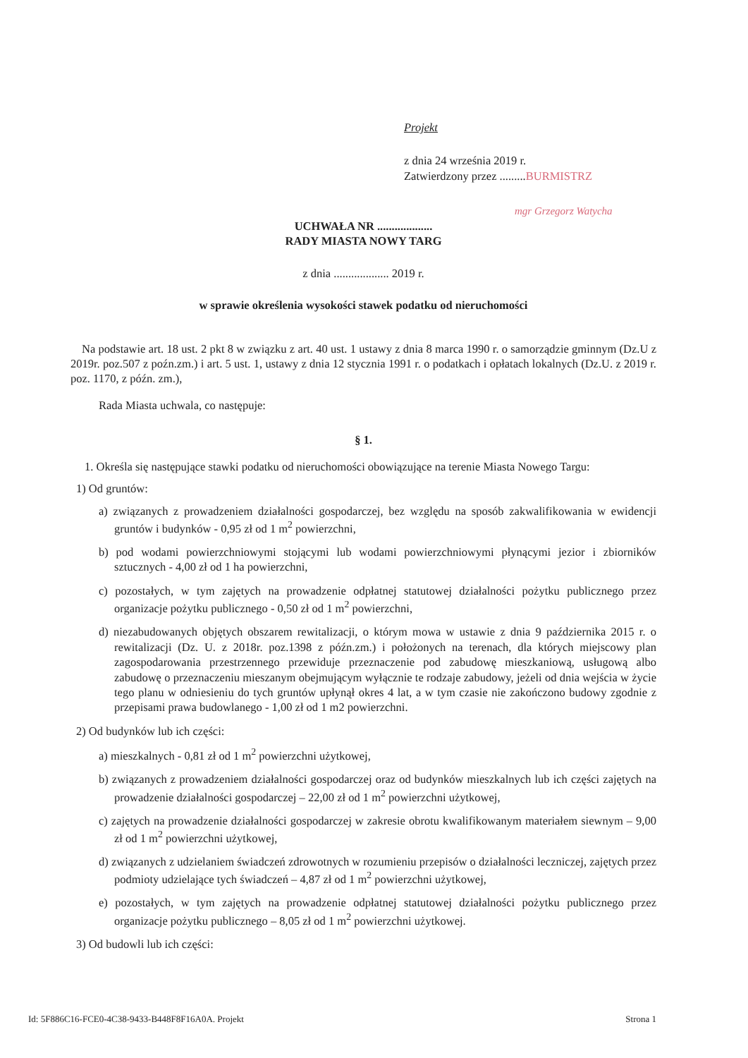Projekt
z dnia 24 września 2019 r.
Zatwierdzony przez .........BURMISTRZ
mgr Grzegorz Watycha
UCHWAŁA NR ...................
RADY MIASTA NOWY TARG
z dnia ................... 2019 r.
w sprawie określenia wysokości stawek podatku od nieruchomości
Na podstawie art. 18 ust. 2 pkt 8 w związku z art. 40 ust. 1 ustawy z dnia 8 marca 1990 r. o samorządzie gminnym (Dz.U z 2019r. poz.507 z poźn.zm.) i art. 5 ust. 1, ustawy z dnia 12 stycznia 1991 r. o podatkach i opłatach lokalnych (Dz.U. z 2019 r. poz. 1170, z późn. zm.),
Rada Miasta uchwala, co następuje:
§ 1.
1. Określa się następujące stawki podatku od nieruchomości obowiązujące na terenie Miasta Nowego Targu:
1) Od gruntów:
a) związanych z prowadzeniem działalności gospodarczej, bez względu na sposób zakwalifikowania w ewidencji gruntów i budynków - 0,95 zł od 1 m<sup>2</sup> powierzchni,
b) pod wodami powierzchniowymi stojącymi lub wodami powierzchniowymi płynącymi jezior i zbiorników sztucznych - 4,00 zł od 1 ha powierzchni,
c) pozostałych, w tym zajętych na prowadzenie odpłatnej statutowej działalności pożytku publicznego przez organizacje pożytku publicznego - 0,50 zł od 1 m<sup>2</sup> powierzchni,
d) niezabudowanych objętych obszarem rewitalizacji, o którym mowa w ustawie z dnia 9 października 2015 r. o rewitalizacji (Dz. U. z 2018r. poz.1398 z późn.zm.) i położonych na terenach, dla których miejscowy plan zagospodarowania przestrzennego przewiduje przeznaczenie pod zabudowę mieszkaniową, usługową albo zabudowę o przeznaczeniu mieszanym obejmującym wyłącznie te rodzaje zabudowy, jeżeli od dnia wejścia w życie tego planu w odniesieniu do tych gruntów upłynął okres 4 lat, a w tym czasie nie zakończono budowy zgodnie z przepisami prawa budowlanego - 1,00 zł od 1 m2 powierzchni.
2) Od budynków lub ich części:
a) mieszkalnych - 0,81 zł od 1 m<sup>2</sup> powierzchni użytkowej,
b) związanych z prowadzeniem działalności gospodarczej oraz od budynków mieszkalnych lub ich części zajętych na prowadzenie działalności gospodarczej – 22,00 zł od 1 m<sup>2</sup> powierzchni użytkowej,
c) zajętych na prowadzenie działalności gospodarczej w zakresie obrotu kwalifikowanym materiałem siewnym – 9,00 zł od 1 m<sup>2</sup> powierzchni użytkowej,
d) związanych z udzielaniem świadczeń zdrowotnych w rozumieniu przepisów o działalności leczniczej, zajętych przez podmioty udzielające tych świadczeń – 4,87 zł od 1 m<sup>2</sup> powierzchni użytkowej,
e) pozostałych, w tym zajętych na prowadzenie odpłatnej statutowej działalności pożytku publicznego przez organizacje pożytku publicznego – 8,05 zł od 1 m<sup>2</sup> powierzchni użytkowej.
3) Od budowli lub ich części:
Id: 5F886C16-FCE0-4C38-9433-B448F8F16A0A. Projekt Strona 1